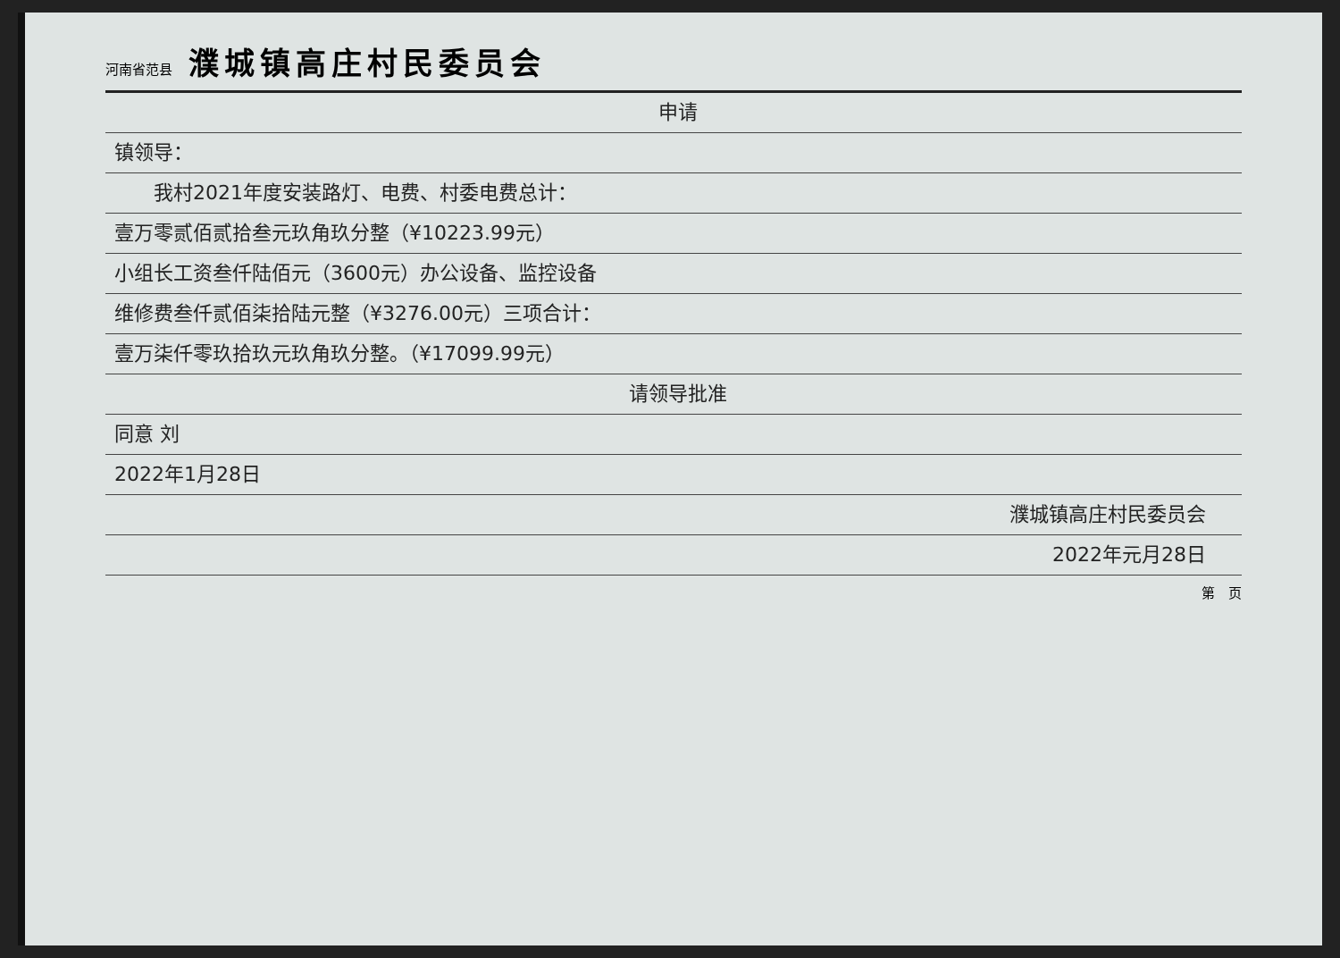河南省范县 濮城镇高庄村民委员会
申请
镇领导：
　　我村2021年度安装路灯、电费、村委电费总计：
壹万零贰佰贰拾叁元玖角玖分整（¥10223.99元）
小组长工资叁仟陆佰元（3600元）办公设备、监控设备
维修费叁仟贰佰柒拾陆元整（¥3276.00元）三项合计：
壹万柒仟零玖拾玖元玖角玖分整。（¥17099.99元）
请领导批准
同意 刘
2022年1月28日
濮城镇高庄村民委员会
2022年元月28日
第　页